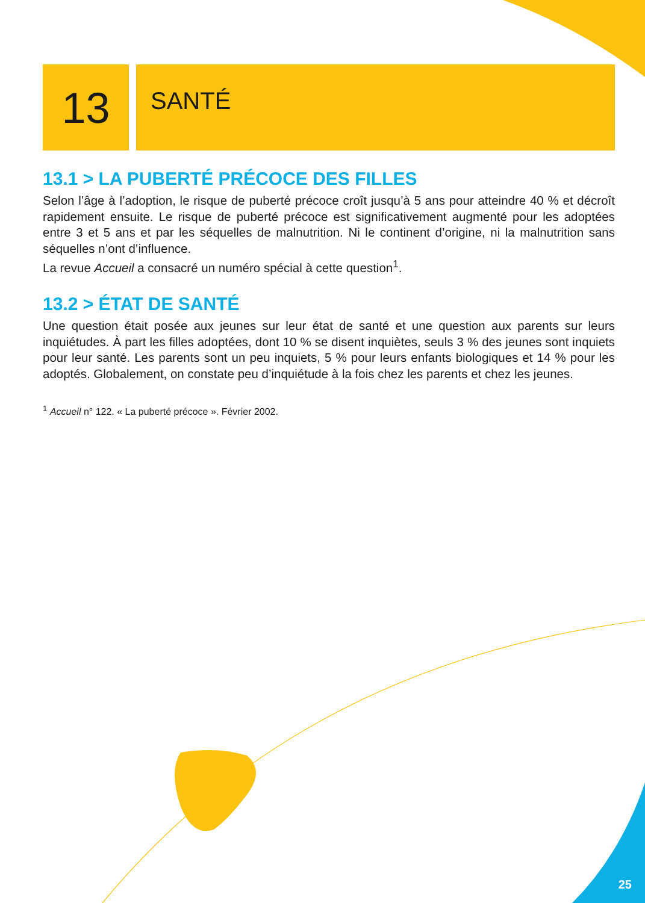13
SANTÉ
13.1 > LA PUBERTÉ PRÉCOCE DES FILLES
Selon l’âge à l’adoption, le risque de puberté précoce croît jusqu’à 5 ans pour atteindre 40 % et décroît rapidement ensuite. Le risque de puberté précoce est significativement augmenté pour les adoptées entre 3 et 5 ans et par les séquelles de malnutrition. Ni le continent d’origine, ni la malnutrition sans séquelles n’ont d’influence.
La revue Accueil a consacré un numéro spécial à cette question<sup>1</sup>.
13.2 > ÉTAT DE SANTÉ
Une question était posée aux jeunes sur leur état de santé et une question aux parents sur leurs inquiétudes. À part les filles adoptées, dont 10 % se disent inquiètes, seuls 3 % des jeunes sont inquiets pour leur santé. Les parents sont un peu inquiets, 5 % pour leurs enfants biologiques et 14 % pour les adoptés. Globalement, on constate peu d’inquiétude à la fois chez les parents et chez les jeunes.
<sup>1</sup> Accueil n° 122. « La puberté précoce ». Février 2002.
25